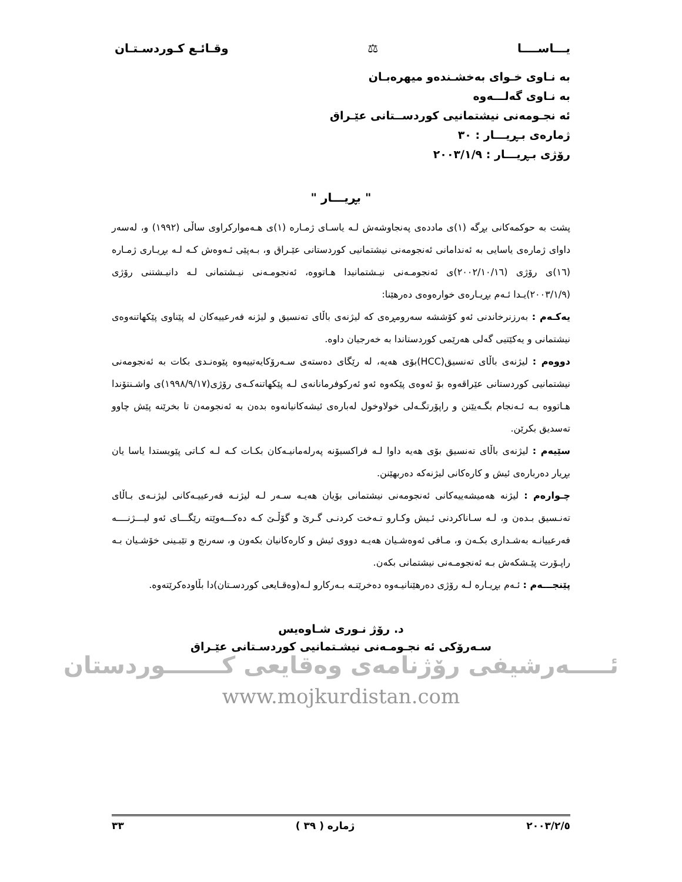يـــاســــا ⚖ وقـائـع كـوردسـتـان
به نـاوى خـواى بەخشـندەو میهرەبـان
به نـاوى گەلـــەوە
ئە نجـومەنى نیشتمانیى كوردســتانى عێـراق
ژمارەى بـڕیـــار : ٣٠
رۆژى بـڕیـــار : ٢٠٠٣/١/٩
" بڕیـــار "
پشت بە حوكمەكانى بڕگە (١)ى ماددەى پەنجاوشەش لـە یاسـاى ژمـارە (١)ى هـەمواركراوى ساڵى (١٩٩٢) و، لەسەر داواى ژمارەى یاسایى بە ئەندامانى ئەنجومەنى نیشتمانیى كوردستانى عێـراق و، بـەپێى ئـەوەش كـە لـە بڕیـارى ژمـارە (١٦)ى رۆژى (٢٠٠٢/١٠/١٦)ى ئەنجومـەنى نیـشتمانیدا هـاتووە، ئەنجومـەنى نیـشتمانى لـە دانیـشتنى رۆژى (٢٠٠٣/١/٩)یـدا ئـەم بڕیـارەى خوارەوەى دەرهێنا:
یەكـەم : بەرزنرخاندنى ئەو كۆششە سەرومڕەى كە لیژنەى باڵاى تەنسیق و لیژنە فەرعییەكان لە پێناوى پێكهاتنەوەى نیشتمانى و یەكێتیى گەلى هەرێمى كوردستاندا بە خەرجیان داوە.
دووەم : لیژنەى باڵاى تەنسیق(HCC)بۆى هەیە، لە رێگاى دەستەى سـەرۆكایەتییەوە پێوەنـدى بكات بە ئەنجومەنى نیشتمانیى كوردستانى عێراقەوە بۆ ئەوەى پێكەوە ئەو ئەركوفرمانانەى لـە پێكهاتنەكـەى رۆژى(١٩٩٨/٩/١٧)ى واشـنتۆندا هـاتووە بـە ئـەنجام بگـەیێنن و راپۆرتگـەلى خولاوخول لەبارەى ئیشەكانیانەوە بدەن بە ئەنجومەن تا بخرێنە پێش چاوو تەسدیق بكرێن.
سێیەم : لیژنەى باڵاى تەنسیق بۆى هەیە داوا لـە فراكسیۆنە پەرلەمانیـەكان بكـات كـە لـە كـاتى پێویستدا یاسا یان بڕیار دەربارەى ئیش و كارەكانى لیژنەكە دەربهێنن.
چـوارەم : لیژنە هەمیشەییەكانى ئەنجومەنى نیشتمانى بۆیان هەیـە سـەر لـە لیژنـە فەرعییـەكانى لیژنـەى بـاڵاى تەنـسیق بـدەن و، لـە سـاناكردنى ئـیش وكـارو تـەخت كردنـى گـرێ و گۆڵـێ كـە دەكـــەوێتە رێگـــاى ئەو لیـــژنــــە فەرعییانـە بەشـدارى بكـەن و، مـافى ئەوەشـیان هەیـە دووى ئیش و كارەكانیان بكەون و، سەرنج و تێبـینى خۆشـیان بـە راپـۆرت پێـشكەش بـە ئەنجومـەنى نیشتمانى بكەن.
پێنجـــەم : ئـەم بڕیـارە لـە رۆژى دەرهێنانیـەوە دەخرێتـە بـەركارو لـە(وەقـایعى كوردسـتان)دا بڵاودەكرێتەوە.
د. رۆژ نـورى شـاوەیس
سـەرۆكى ئە نجـومـەنى نیشـتمانیى كوردسـتانى عێـراق
ئـــــەرشیفى رۆژنامەى وەقایعى كـــــــوردستان
www.mojkurdistan.com
٢٠٠٣/٢/٥ ژمارە ( ٣٩ ) ٣٣